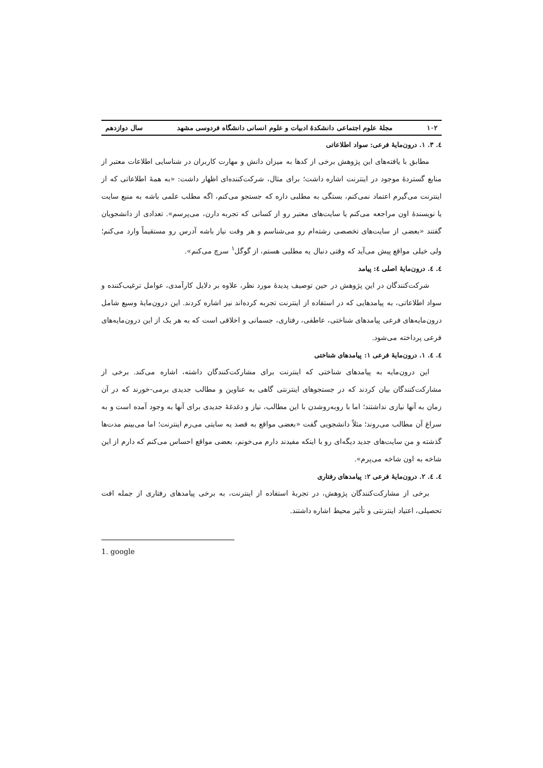۱۰۲ مجلهٔ علوم اجتماعی دانشکدهٔ ادبیات و علوم انسانی دانشگاه فردوسی مشهد سال دوازدهم
٤. ٣. ١. درون‌مایهٔ فرعی: سواد اطلاعاتی
مطابق با یافته‌های این پژوهش برخی از کدها به میزان دانش و مهارت کاربران در شناسایی اطلاعات معتبر از منابع گستردهٔ موجود در اینترنت اشاره داشت؛ برای مثال، شرکت‌کننده‌ای اظهار داشت: «به همهٔ اطلاعاتی که از اینترنت می‌گیرم اعتماد نمی‌کنم، بستگی به مطلبی داره که جستجو می‌کنم، اگه مطلب علمی باشه به منبع سایت یا نویسندهٔ اون مراجعه می‌کنم یا سایت‌های معتبر رو از کسانی که تجربه دارن، می‌پرسم». تعدادی از دانشجویان گفتند «بعضی از سایت‌های تخصصی رشته‌ام رو می‌شناسم و هر وقت نیاز باشه آدرس رو مستقیماً وارد می‌کنم؛ ولی خیلی مواقع پیش می‌آید که وقتی دنبال یه مطلبی هستم، از گوگل<sup>١</sup> سرچ می‌کنم».
٤. ٤. درون‌مایهٔ اصلی ٤: پیامد
شرکت‌کنندگان در این پژوهش در حین توصیف پدیدهٔ مورد نظر، علاوه بر دلایل کارآمدی، عوامل ترغیب‌کننده و سواد اطلاعاتی، به پیامدهایی که در استفاده از اینترنت تجربه کرده‌اند نیز اشاره کردند. این درون‌مایهٔ وسیع شامل درون‌مایه‌های فرعی پیامدهای شناختی، عاطفی، رفتاری، جسمانی و اخلاقی است که به هر یک از این درون‌مایه‌های فرعی پرداخته می‌شود.
٤. ٤. ١. درون‌مایهٔ فرعی ١: پیامدهای شناختی
این درون‌مایه به پیامدهای شناختی که اینترنت برای مشارکت‌کنندگان داشته، اشاره می‌کند. برخی از مشارکت‌کنندگان بیان کردند که در جستجوهای اینترنتی گاهی به عناوین و مطالب جدیدی برمی-خورند که در آن زمان به آنها نیازی نداشتند؛ اما با روبه‌روشدن با این مطالب، نیاز و دغدغهٔ جدیدی برای آنها به وجود آمده است و به سراغ آن مطالب می‌روند؛ مثلاً دانشجویی گفت «بعضی مواقع به قصد یه سایتی می‌رم اینترنت؛ اما می‌بینم مدت‌ها گذشته و من سایت‌های جدید دیگه‌ای رو با اینکه مفیدند دارم می‌خونم، بعضی مواقع احساس می‌کنم که دارم از این شاخه به اون شاخه می‌پرم».
٤. ٤. ٢. درون‌مایهٔ فرعی ٢: پیامدهای رفتاری
برخی از مشارکت‌کنندگان پژوهش، در تجربهٔ استفاده از اینترنت، به برخی پیامدهای رفتاری از جمله افت تحصیلی، اعتیاد اینترنتی و تأثیر محیط اشاره داشتند.
1. google